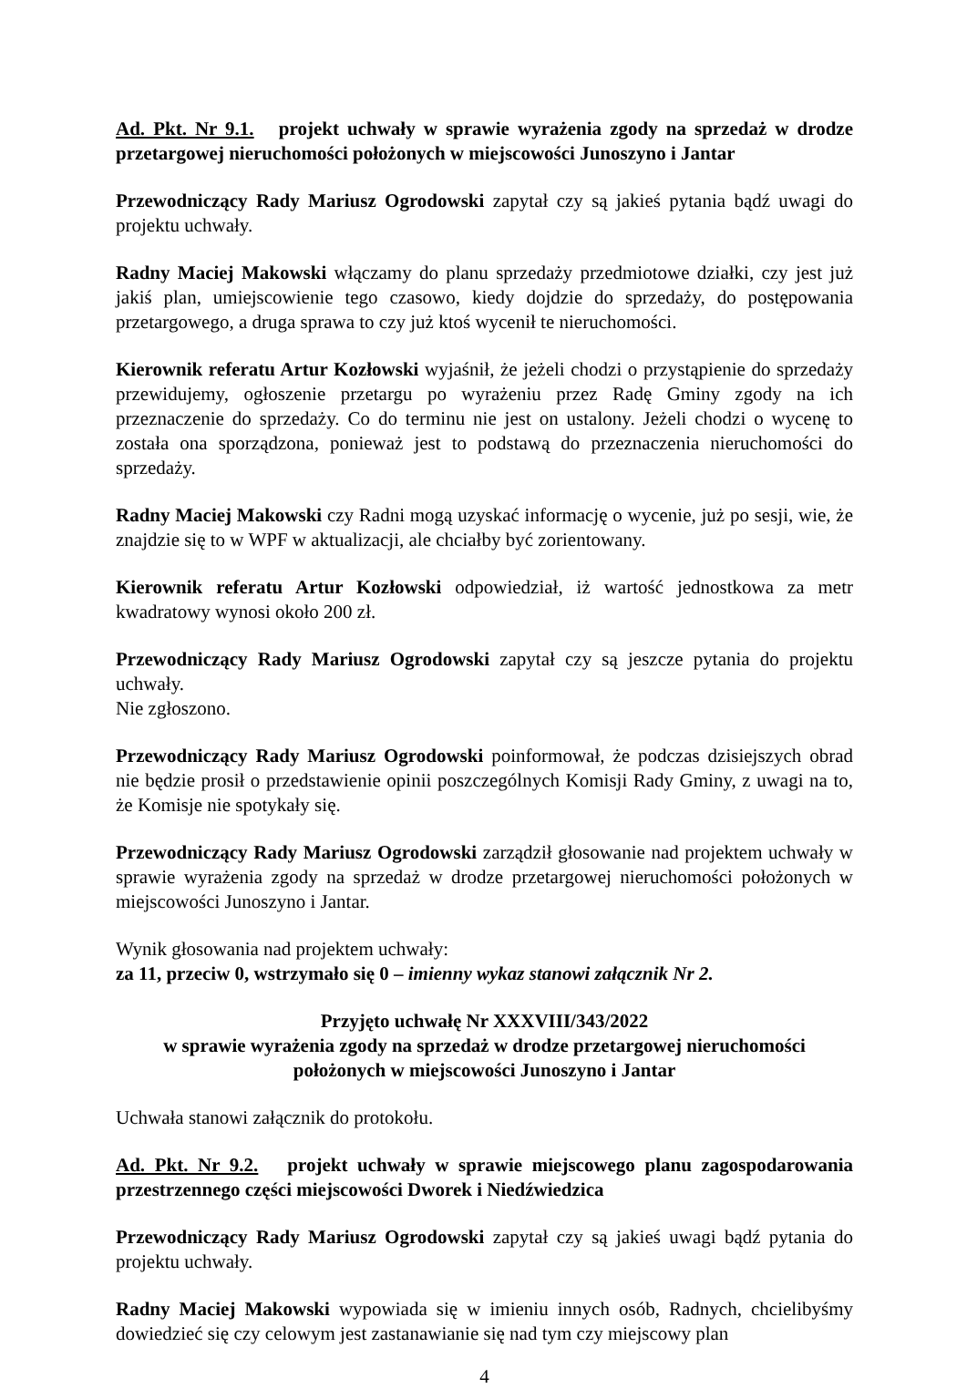Ad. Pkt. Nr 9.1. projekt uchwały w sprawie wyrażenia zgody na sprzedaż w drodze przetargowej nieruchomości położonych w miejscowości Junoszyno i Jantar
Przewodniczący Rady Mariusz Ogrodowski zapytał czy są jakieś pytania bądź uwagi do projektu uchwały.
Radny Maciej Makowski włączamy do planu sprzedaży przedmiotowe działki, czy jest już jakiś plan, umiejscowienie tego czasowo, kiedy dojdzie do sprzedaży, do postępowania przetargowego, a druga sprawa to czy już ktoś wycenił te nieruchomości.
Kierownik referatu Artur Kozłowski wyjaśnił, że jeżeli chodzi o przystąpienie do sprzedaży przewidujemy, ogłoszenie przetargu po wyrażeniu przez Radę Gminy zgody na ich przeznaczenie do sprzedaży. Co do terminu nie jest on ustalony. Jeżeli chodzi o wycenę to została ona sporządzona, ponieważ jest to podstawą do przeznaczenia nieruchomości do sprzedaży.
Radny Maciej Makowski czy Radni mogą uzyskać informację o wycenie, już po sesji, wie, że znajdzie się to w WPF w aktualizacji, ale chciałby być zorientowany.
Kierownik referatu Artur Kozłowski odpowiedział, iż wartość jednostkowa za metr kwadratowy wynosi około 200 zł.
Przewodniczący Rady Mariusz Ogrodowski zapytał czy są jeszcze pytania do projektu uchwały.
Nie zgłoszono.
Przewodniczący Rady Mariusz Ogrodowski poinformował, że podczas dzisiejszych obrad nie będzie prosił o przedstawienie opinii poszczególnych Komisji Rady Gminy, z uwagi na to, że Komisje nie spotykały się.
Przewodniczący Rady Mariusz Ogrodowski zarządził głosowanie nad projektem uchwały w sprawie wyrażenia zgody na sprzedaż w drodze przetargowej nieruchomości położonych w miejscowości Junoszyno i Jantar.
Wynik głosowania nad projektem uchwały:
za 11, przeciw 0, wstrzymało się 0 – imienny wykaz stanowi załącznik Nr 2.
Przyjęto uchwałę Nr XXXVIII/343/2022
w sprawie wyrażenia zgody na sprzedaż w drodze przetargowej nieruchomości
położonych w miejscowości Junoszyno i Jantar
Uchwała stanowi załącznik do protokołu.
Ad. Pkt. Nr 9.2. projekt uchwały w sprawie miejscowego planu zagospodarowania przestrzennego części miejscowości Dworek i Niedźwiedzica
Przewodniczący Rady Mariusz Ogrodowski zapytał czy są jakieś uwagi bądź pytania do projektu uchwały.
Radny Maciej Makowski wypowiada się w imieniu innych osób, Radnych, chcielibyśmy dowiedzieć się czy celowym jest zastanawianie się nad tym czy miejscowy plan
4